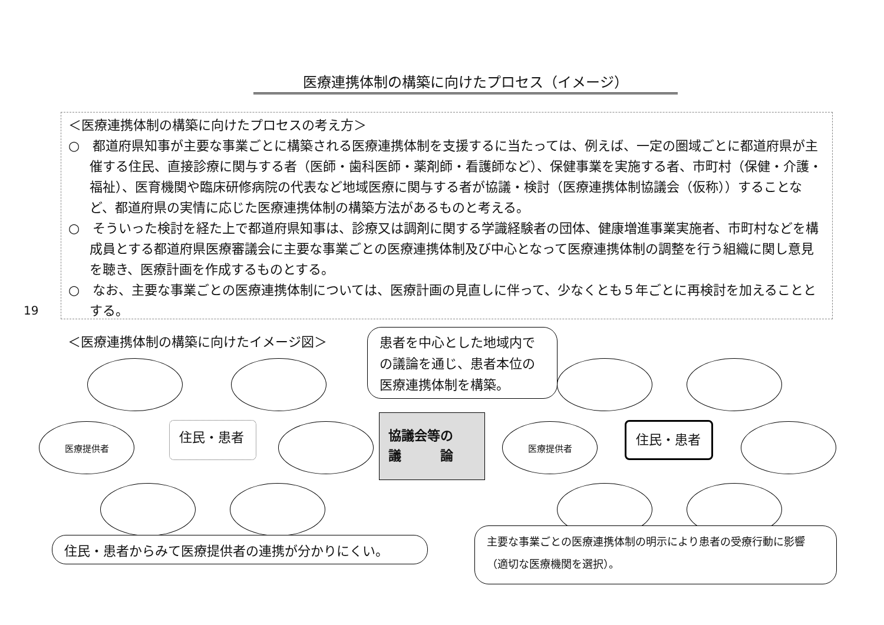19
医療連携体制の構築に向けたプロセス（イメージ）
＜医療連携体制の構築に向けたプロセスの考え方＞
○　都道府県知事が主要な事業ごとに構築される医療連携体制を支援するに当たっては、例えば、一定の圏域ごとに都道府県が主催する住民、直接診療に関与する者（医師・歯科医師・薬剤師・看護師など）、保健事業を実施する者、市町村（保健・介護・福祉）、医育機関や臨床研修病院の代表など地域医療に関与する者が協議・検討（医療連携体制協議会（仮称））することなど、都道府県の実情に応じた医療連携体制の構築方法があるものと考える。
○　そういった検討を経た上で都道府県知事は、診療又は調剤に関する学識経験者の団体、健康増進事業実施者、市町村などを構成員とする都道府県医療審議会に主要な事業ごとの医療連携体制及び中心となって医療連携体制の調整を行う組織に関し意見を聴き、医療計画を作成するものとする。
○　なお、主要な事業ごとの医療連携体制については、医療計画の見直しに伴って、少なくとも５年ごとに再検討を加えることとする。
＜医療連携体制の構築に向けたイメージ図＞
医療提供者 住民・患者
住民・患者からみて医療提供者の連携が分かりにくい。
患者を中心とした地域内での議論を通じ、患者本位の医療連携体制を構築。
協議会等の
議　　　論
医療提供者 住民・患者
主要な事業ごとの医療連携体制の明示により患者の受療行動に影響（適切な医療機関を選択）。